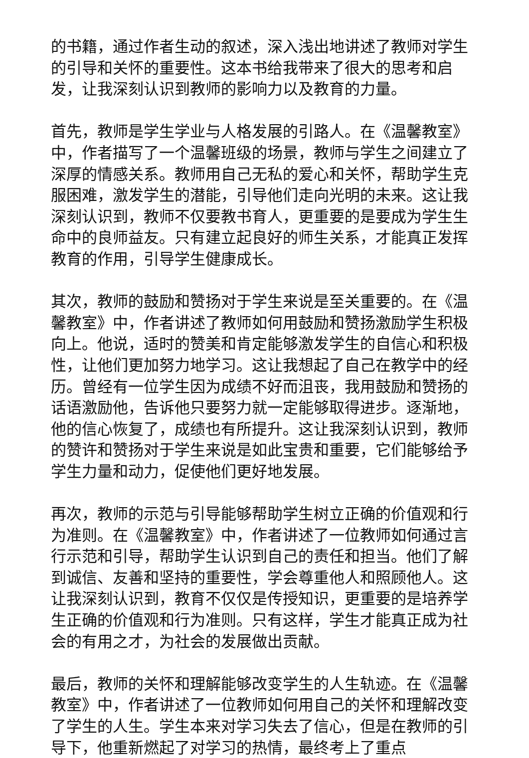的书籍，通过作者生动的叙述，深入浅出地讲述了教师对学生的引导和关怀的重要性。这本书给我带来了很大的思考和启发，让我深刻认识到教师的影响力以及教育的力量。
首先，教师是学生学业与人格发展的引路人。在《温馨教室》中，作者描写了一个温馨班级的场景，教师与学生之间建立了深厚的情感关系。教师用自己无私的爱心和关怀，帮助学生克服困难，激发学生的潜能，引导他们走向光明的未来。这让我深刻认识到，教师不仅要教书育人，更重要的是要成为学生生命中的良师益友。只有建立起良好的师生关系，才能真正发挥教育的作用，引导学生健康成长。
其次，教师的鼓励和赞扬对于学生来说是至关重要的。在《温馨教室》中，作者讲述了教师如何用鼓励和赞扬激励学生积极向上。他说，适时的赞美和肯定能够激发学生的自信心和积极性，让他们更加努力地学习。这让我想起了自己在教学中的经历。曾经有一位学生因为成绩不好而沮丧，我用鼓励和赞扬的话语激励他，告诉他只要努力就一定能够取得进步。逐渐地，他的信心恢复了，成绩也有所提升。这让我深刻认识到，教师的赞许和赞扬对于学生来说是如此宝贵和重要，它们能够给予学生力量和动力，促使他们更好地发展。
再次，教师的示范与引导能够帮助学生树立正确的价值观和行为准则。在《温馨教室》中，作者讲述了一位教师如何通过言行示范和引导，帮助学生认识到自己的责任和担当。他们了解到诚信、友善和坚持的重要性，学会尊重他人和照顾他人。这让我深刻认识到，教育不仅仅是传授知识，更重要的是培养学生正确的价值观和行为准则。只有这样，学生才能真正成为社会的有用之才，为社会的发展做出贡献。
最后，教师的关怀和理解能够改变学生的人生轨迹。在《温馨教室》中，作者讲述了一位教师如何用自己的关怀和理解改变了学生的人生。学生本来对学习失去了信心，但是在教师的引导下，他重新燃起了对学习的热情，最终考上了重点